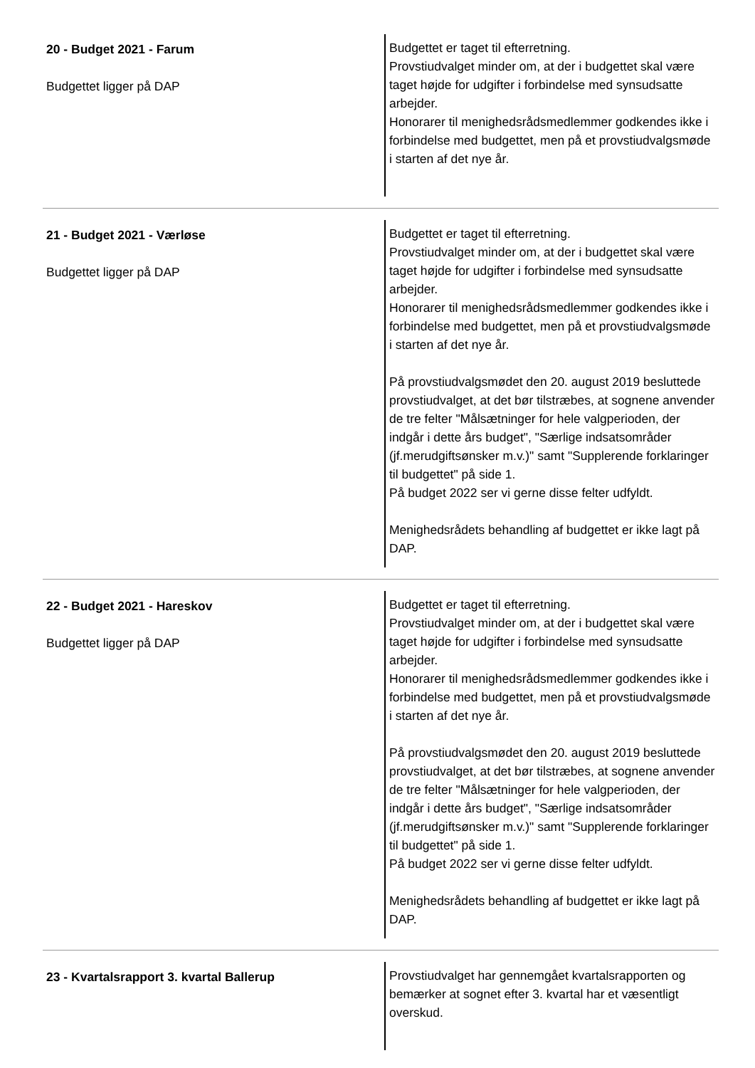| 20 - Budget 2021 - Farum Budgettet ligger på DAP | Budgettet er taget til efterretning. Provstiudvalget minder om, at der i budgettet skal være taget højde for udgifter i forbindelse med synsudsatte arbejder. Honorarer til menighedsrådsmedlemmer godkendes ikke i forbindelse med budgettet, men på et provstiudvalgsmøde i starten af det nye år. |
| 21 - Budget 2021 - Værløse Budgettet ligger på DAP | Budgettet er taget til efterretning. Provstiudvalget minder om, at der i budgettet skal være taget højde for udgifter i forbindelse med synsudsatte arbejder. Honorarer til menighedsrådsmedlemmer godkendes ikke i forbindelse med budgettet, men på et provstiudvalgsmøde i starten af det nye år. På provstiudvalgsmødet den 20. august 2019 besluttede provstiudvalget, at det bør tilstræbes, at sognene anvender de tre felter "Målsætninger for hele valgperioden, der indgår i dette års budget", "Særlige indsatsområder (jf.merudgiftsønsker m.v.)" samt "Supplerende forklaringer til budgettet" på side 1. På budget 2022 ser vi gerne disse felter udfyldt. Menighedsrådets behandling af budgettet er ikke lagt på DAP. |
| 22 - Budget 2021 - Hareskov Budgettet ligger på DAP | Budgettet er taget til efterretning. Provstiudvalget minder om, at der i budgettet skal være taget højde for udgifter i forbindelse med synsudsatte arbejder. Honorarer til menighedsrådsmedlemmer godkendes ikke i forbindelse med budgettet, men på et provstiudvalgsmøde i starten af det nye år. På provstiudvalgsmødet den 20. august 2019 besluttede provstiudvalget, at det bør tilstræbes, at sognene anvender de tre felter "Målsætninger for hele valgperioden, der indgår i dette års budget", "Særlige indsatsområder (jf.merudgiftsønsker m.v.)" samt "Supplerende forklaringer til budgettet" på side 1. På budget 2022 ser vi gerne disse felter udfyldt. Menighedsrådets behandling af budgettet er ikke lagt på DAP. |
| 23 - Kvartalsrapport 3. kvartal Ballerup | Provstiudvalget har gennemgået kvartalsrapporten og bemærker at sognet efter 3. kvartal har et væsentligt overskud. |